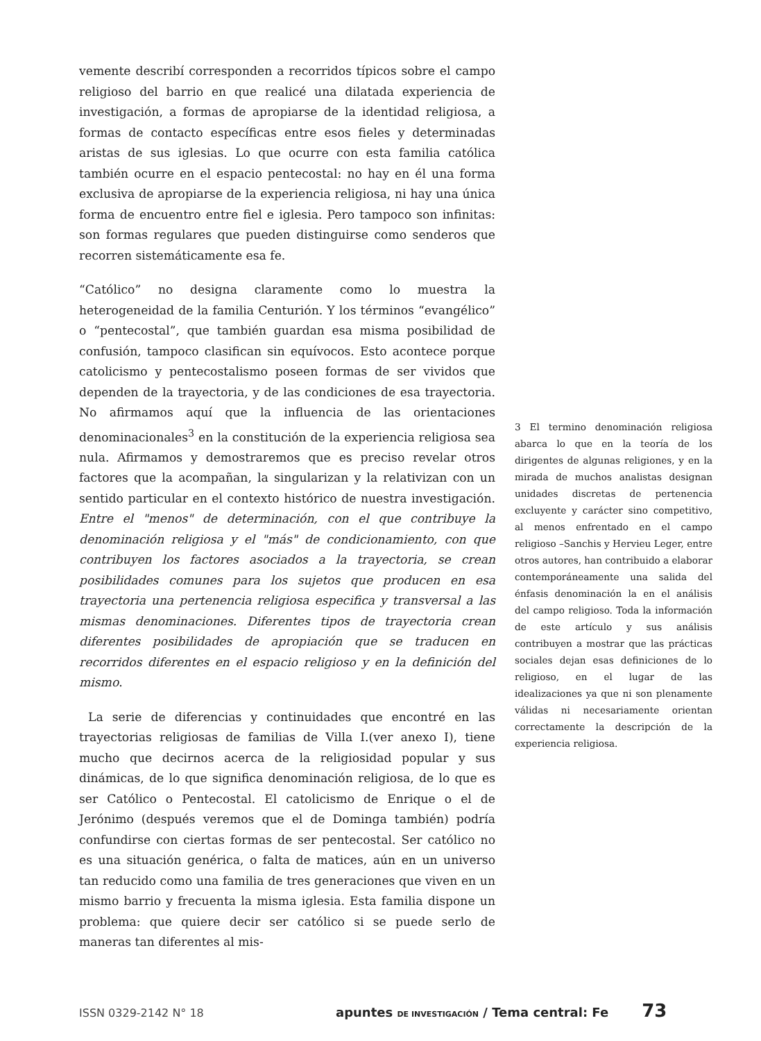vemente describí corresponden a recorridos típicos sobre el campo religioso del barrio en que realicé una dilatada experiencia de investigación, a formas de apropiarse de la identidad religiosa, a formas de contacto específicas entre esos fieles y determinadas aristas de sus iglesias. Lo que ocurre con esta familia católica también ocurre en el espacio pentecostal: no hay en él una forma exclusiva de apropiarse de la experiencia religiosa, ni hay una única forma de encuentro entre fiel e iglesia. Pero tampoco son infinitas: son formas regulares que pueden distinguirse como senderos que recorren sistemáticamente esa fe.
“Católico” no designa claramente como lo muestra la heterogeneidad de la familia Centurión. Y los términos “evangélico” o “pentecostal”, que también guardan esa misma posibilidad de confusión, tampoco clasifican sin equívocos. Esto acontece porque catolicismo y pentecostalismo poseen formas de ser vividos que dependen de la trayectoria, y de las condiciones de esa trayectoria. No afirmamos aquí que la influencia de las orientaciones denominacionales<sup>3</sup> en la constitución de la experiencia religiosa sea nula. Afirmamos y demostraremos que es preciso revelar otros factores que la acompañan, la singularizan y la relativizan con un sentido particular en el contexto histórico de nuestra investigación. Entre el "menos" de determinación, con el que contribuye la denominación religiosa y el "más" de condicionamiento, con que contribuyen los factores asociados a la trayectoria, se crean posibilidades comunes para los sujetos que producen en esa trayectoria una pertenencia religiosa especifica y transversal a las mismas denominaciones. Diferentes tipos de trayectoria crean diferentes posibilidades de apropiación que se traducen en recorridos diferentes en el espacio religioso y en la definición del mismo.
La serie de diferencias y continuidades que encontré en las trayectorias religiosas de familias de Villa I.(ver anexo I), tiene mucho que decirnos acerca de la religiosidad popular y sus dinámicas, de lo que significa denominación religiosa, de lo que es ser Católico o Pentecostal. El catolicismo de Enrique o el de Jerónimo (después veremos que el de Dominga también) podría confundirse con ciertas formas de ser pentecostal. Ser católico no es una situación genérica, o falta de matices, aún en un universo tan reducido como una familia de tres generaciones que viven en un mismo barrio y frecuenta la misma iglesia. Esta familia dispone un problema: que quiere decir ser católico si se puede serlo de maneras tan diferentes al mis-
3 El termino denominación religiosa abarca lo que en la teoría de los dirigentes de algunas religiones, y en la mirada de muchos analistas designan unidades discretas de pertenencia excluyente y carácter sino competitivo, al menos enfrentado en el campo religioso –Sanchis y Hervieu Leger, entre otros autores, han contribuido a elaborar contemporáneamente una salida del énfasis denominación la en el análisis del campo religioso. Toda la información de este artículo y sus análisis contribuyen a mostrar que las prácticas sociales dejan esas definiciones de lo religioso, en el lugar de las idealizaciones ya que ni son plenamente válidas ni necesariamente orientan correctamente la descripción de la experiencia religiosa.
ISSN 0329-2142 N° 18 apuntes DE INVESTIGACIÓN / Tema central: Fe 73